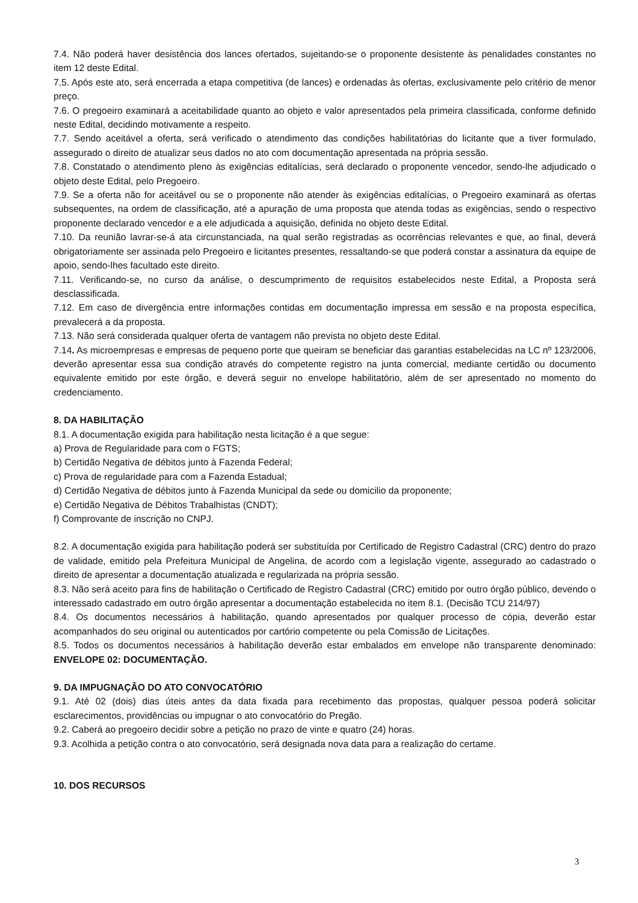7.4. Não poderá haver desistência dos lances ofertados, sujeitando-se o proponente desistente às penalidades constantes no item 12 deste Edital.
7.5. Após este ato, será encerrada a etapa competitiva (de lances) e ordenadas às ofertas, exclusivamente pelo critério de menor preço.
7.6. O pregoeiro examinará a aceitabilidade quanto ao objeto e valor apresentados pela primeira classificada, conforme definido neste Edital, decidindo motivamente a respeito.
7.7. Sendo aceitável a oferta, será verificado o atendimento das condições habilitatórias do licitante que a tiver formulado, assegurado o direito de atualizar seus dados no ato com documentação apresentada na própria sessão.
7.8. Constatado o atendimento pleno às exigências editalícias, será declarado o proponente vencedor, sendo-lhe adjudicado o objeto deste Edital, pelo Pregoeiro.
7.9. Se a oferta não for aceitável ou se o proponente não atender às exigências editalícias, o Pregoeiro examinará as ofertas subsequentes, na ordem de classificação, até a apuração de uma proposta que atenda todas as exigências, sendo o respectivo proponente declarado vencedor e a ele adjudicada a aquisição, definida no objeto deste Edital.
7.10. Da reunião lavrar-se-á ata circunstanciada, na qual serão registradas as ocorrências relevantes e que, ao final, deverá obrigatoriamente ser assinada pelo Pregoeiro e licitantes presentes, ressaltando-se que poderá constar a assinatura da equipe de apoio, sendo-lhes facultado este direito.
7.11. Verificando-se, no curso da análise, o descumprimento de requisitos estabelecidos neste Edital, a Proposta será desclassificada.
7.12. Em caso de divergência entre informações contidas em documentação impressa em sessão e na proposta específica, prevalecerá a da proposta.
7.13. Não será considerada qualquer oferta de vantagem não prevista no objeto deste Edital.
7.14. As microempresas e empresas de pequeno porte que queiram se beneficiar das garantias estabelecidas na LC nº 123/2006, deverão apresentar essa sua condição através do competente registro na junta comercial, mediante certidão ou documento equivalente emitido por este órgão, e deverá seguir no envelope habilitatório, além de ser apresentado no momento do credenciamento.
8. DA HABILITAÇÃO
8.1. A documentação exigida para habilitação nesta licitação é a que segue:
a) Prova de Regularidade para com o FGTS;
b) Certidão Negativa de débitos junto à Fazenda Federal;
c) Prova de regularidade para com a Fazenda Estadual;
d) Certidão Negativa de débitos junto à Fazenda Municipal da sede ou domicilio da proponente;
e) Certidão Negativa de Débitos Trabalhistas (CNDT);
f) Comprovante de inscrição no CNPJ.
8.2. A documentação exigida para habilitação poderá ser substituída por Certificado de Registro Cadastral (CRC) dentro do prazo de validade, emitido pela Prefeitura Municipal de Angelina, de acordo com a legislação vigente, assegurado ao cadastrado o direito de apresentar a documentação atualizada e regularizada na própria sessão.
8.3. Não será aceito para fins de habilitação o Certificado de Registro Cadastral (CRC) emitido por outro órgão público, devendo o interessado cadastrado em outro órgão apresentar a documentação estabelecida no item 8.1. (Decisão TCU 214/97)
8.4. Os documentos necessários à habilitação, quando apresentados por qualquer processo de cópia, deverão estar acompanhados do seu original ou autenticados por cartório competente ou pela Comissão de Licitações.
8.5. Todos os documentos necessários à habilitação deverão estar embalados em envelope não transparente denominado: ENVELOPE 02: DOCUMENTAÇÃO.
9. DA IMPUGNAÇÃO DO ATO CONVOCATÓRIO
9.1. Até 02 (dois) dias úteis antes da data fixada para recebimento das propostas, qualquer pessoa poderá solicitar esclarecimentos, providências ou impugnar o ato convocatório do Pregão.
9.2. Caberá ao pregoeiro decidir sobre a petição no prazo de vinte e quatro (24) horas.
9.3. Acolhida a petição contra o ato convocatório, será designada nova data para a realização do certame.
10. DOS RECURSOS
3